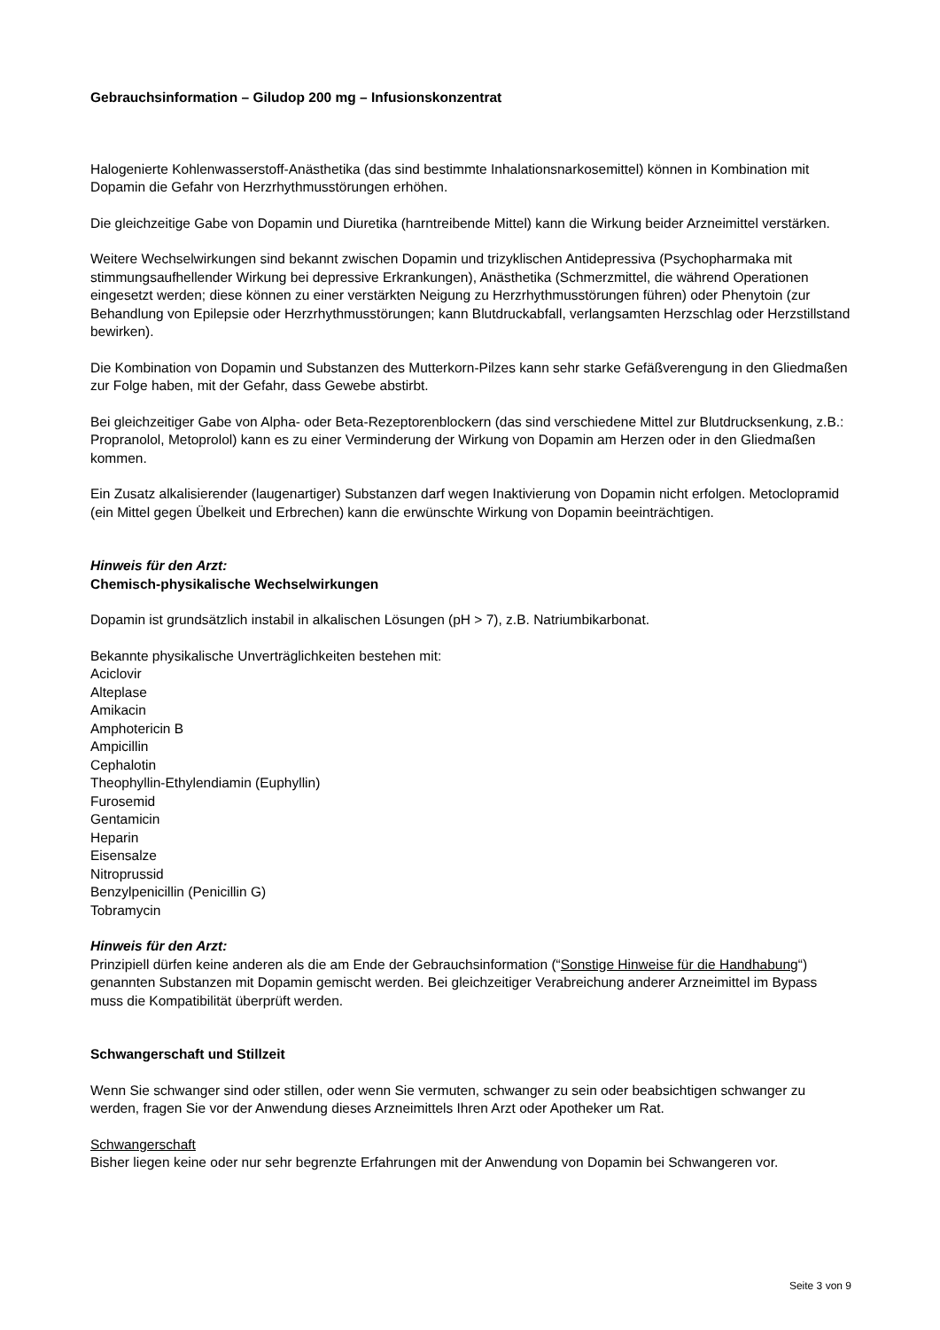Gebrauchsinformation – Giludop 200 mg – Infusionskonzentrat
Halogenierte Kohlenwasserstoff-Anästhetika (das sind bestimmte Inhalationsnarkosemittel) können in Kombination mit Dopamin die Gefahr von Herzrhythmusstörungen erhöhen.
Die gleichzeitige Gabe von Dopamin und Diuretika (harntreibende Mittel) kann die Wirkung beider Arzneimittel verstärken.
Weitere Wechselwirkungen sind bekannt zwischen Dopamin und trizyklischen Antidepressiva (Psychopharmaka mit stimmungsaufhellender Wirkung bei depressive Erkrankungen), Anästhetika (Schmerzmittel, die während Operationen eingesetzt werden; diese können zu einer verstärkten Neigung zu Herzrhythmusstörungen führen) oder Phenytoin (zur Behandlung von Epilepsie oder Herzrhythmusstörungen; kann Blutdruckabfall, verlangsamten Herzschlag oder Herzstillstand bewirken).
Die Kombination von Dopamin und Substanzen des Mutterkorn-Pilzes kann sehr starke Gefäßverengung in den Gliedmaßen zur Folge haben, mit der Gefahr, dass Gewebe abstirbt.
Bei gleichzeitiger Gabe von Alpha- oder Beta-Rezeptorenblockern (das sind verschiedene Mittel zur Blutdrucksenkung, z.B.: Propranolol, Metoprolol) kann es zu einer Verminderung der Wirkung von Dopamin am Herzen oder in den Gliedmaßen kommen.
Ein Zusatz alkalisierender (laugenartiger) Substanzen darf wegen Inaktivierung von Dopamin nicht erfolgen. Metoclopramid (ein Mittel gegen Übelkeit und Erbrechen) kann die erwünschte Wirkung von Dopamin beeinträchtigen.
Hinweis für den Arzt:
Chemisch-physikalische Wechselwirkungen
Dopamin ist grundsätzlich instabil in alkalischen Lösungen (pH > 7), z.B. Natriumbikarbonat.
Bekannte physikalische Unverträglichkeiten bestehen mit:
Aciclovir
Alteplase
Amikacin
Amphotericin B
Ampicillin
Cephalotin
Theophyllin-Ethylendiamin (Euphyllin)
Furosemid
Gentamicin
Heparin
Eisensalze
Nitroprussid
Benzylpenicillin (Penicillin G)
Tobramycin
Hinweis für den Arzt:
Prinzipiell dürfen keine anderen als die am Ende der Gebrauchsinformation (“Sonstige Hinweise für die Handhabung“) genannten Substanzen mit Dopamin gemischt werden. Bei gleichzeitiger Verabreichung anderer Arzneimittel im Bypass muss die Kompatibilität überprüft werden.
Schwangerschaft und Stillzeit
Wenn Sie schwanger sind oder stillen, oder wenn Sie vermuten, schwanger zu sein oder beabsichtigen schwanger zu werden, fragen Sie vor der Anwendung dieses Arzneimittels Ihren Arzt oder Apotheker um Rat.
Schwangerschaft
Bisher liegen keine oder nur sehr begrenzte Erfahrungen mit der Anwendung von Dopamin bei Schwangeren vor.
Seite 3 von 9